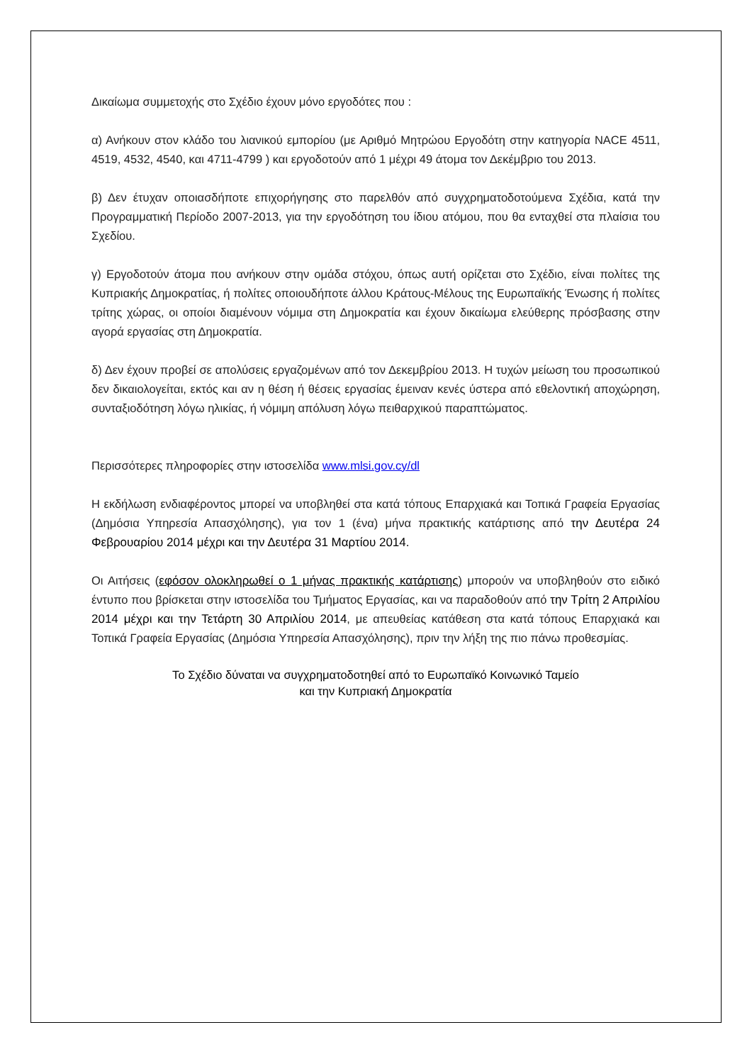Δικαίωμα συμμετοχής στο Σχέδιο έχουν μόνο εργοδότες που :
α) Ανήκουν στον κλάδο του λιανικού εμπορίου (με Αριθμό Μητρώου Εργοδότη στην κατηγορία NACE 4511, 4519, 4532, 4540, και 4711-4799 ) και εργοδοτούν από 1 μέχρι 49 άτομα τον Δεκέμβριο του 2013.
β) Δεν έτυχαν οποιασδήποτε επιχορήγησης στο παρελθόν από συγχρηματοδοτούμενα Σχέδια, κατά την Προγραμματική Περίοδο 2007-2013, για την εργοδότηση του ίδιου ατόμου, που θα ενταχθεί στα πλαίσια του Σχεδίου.
γ) Εργοδοτούν άτομα που ανήκουν στην ομάδα στόχου, όπως αυτή ορίζεται στο Σχέδιο, είναι πολίτες της Κυπριακής Δημοκρατίας, ή πολίτες οποιουδήποτε άλλου Κράτους-Μέλους της Ευρωπαϊκής Ένωσης ή πολίτες τρίτης χώρας, οι οποίοι διαμένουν νόμιμα στη Δημοκρατία και έχουν δικαίωμα ελεύθερης πρόσβασης στην αγορά εργασίας στη Δημοκρατία.
δ) Δεν έχουν προβεί σε απολύσεις εργαζομένων από τον Δεκεμβρίου 2013. Η τυχών μείωση του προσωπικού δεν δικαιολογείται, εκτός και αν η θέση ή θέσεις εργασίας έμειναν κενές ύστερα από εθελοντική αποχώρηση, συνταξιοδότηση λόγω ηλικίας, ή νόμιμη απόλυση λόγω πειθαρχικού παραπτώματος.
Περισσότερες πληροφορίες στην ιστοσελίδα www.mlsi.gov.cy/dl
Η εκδήλωση ενδιαφέροντος μπορεί να υποβληθεί στα κατά τόπους Επαρχιακά και Τοπικά Γραφεία Εργασίας (Δημόσια Υπηρεσία Απασχόλησης), για τον 1 (ένα) μήνα πρακτικής κατάρτισης από την Δευτέρα 24 Φεβρουαρίου 2014 μέχρι και την Δευτέρα 31 Μαρτίου 2014.
Οι Αιτήσεις (εφόσον ολοκληρωθεί ο 1 μήνας πρακτικής κατάρτισης) μπορούν να υποβληθούν στο ειδικό έντυπο που βρίσκεται στην ιστοσελίδα του Τμήματος Εργασίας, και να παραδοθούν από την Τρίτη 2 Απριλίου 2014 μέχρι και την Τετάρτη 30 Απριλίου 2014, με απευθείας κατάθεση στα κατά τόπους Επαρχιακά και Τοπικά Γραφεία Εργασίας (Δημόσια Υπηρεσία Απασχόλησης), πριν την λήξη της πιο πάνω προθεσμίας.
Το Σχέδιο δύναται να συγχρηματοδοτηθεί από το Ευρωπαϊκό Κοινωνικό Ταμείο
και την Κυπριακή Δημοκρατία